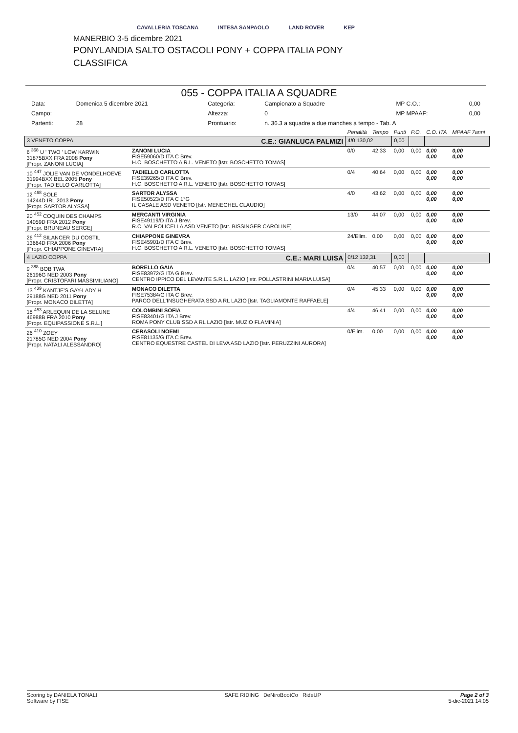CAVALLERIA TOSCANA INTESA SANPAOLO LAND ROVER KEP
MANERBIO 3-5 dicembre 2021
PONYLANDIA SALTO OSTACOLI PONY + COPPA ITALIA PONY
CLASSIFICA
055 - COPPA ITALIA A SQUADRE
| Data: | Domenica 5 dicembre 2021 | Categoria: | Campionato a Squadre | MP C.O.: | 0,00 |
| Campo: | | Altezza: | 0 | MP MPAAF: | 0,00 |
| Partenti: | 28 | Prontuario: | n. 36.3 a squadre a due manches a tempo - Tab. A | | |
| | | Penalità | Tempo | Punti | P.O. | C.O. ITA | MPAAF 7anni |
| 3 VENETO COPPA C.E.: GIANLUCA PALMIZI | | 4/0 130,02 | | 0,00 | | | |
| 6 <sup>368</sup> U ' TWO ' LOW KARWIN 31875BXX FRA 2008 Pony [Propr. ZANONI LUCIA] | ZANONI LUCIA FISE59060/D ITA C Brev. H.C. BOSCHETTO A R.L. VENETO [Istr. BOSCHETTO TOMAS] | 0/0 | 42,33 | 0,00 | 0,00 | 0,00 0,00 | 0,00 0,00 |
| 10 <sup>447</sup> JOLIE VAN DE VONDELHOEVE 31994BXX BEL 2005 Pony [Propr. TADIELLO CARLOTTA] | TADIELLO CARLOTTA FISE39265/D ITA C Brev. H.C. BOSCHETTO A R.L. VENETO [Istr. BOSCHETTO TOMAS] | 0/4 | 40,64 | 0,00 | 0,00 | 0,00 0,00 | 0,00 0,00 |
| 12 <sup>468</sup> SOLE 14244D IRL 2013 Pony [Propr. SARTOR ALYSSA] | SARTOR ALYSSA FISE50523/D ITA C 1°G IL CASALE ASD VENETO [Istr. MENEGHEL CLAUDIO] | 4/0 | 43,62 | 0,00 | 0,00 | 0,00 0,00 | 0,00 0,00 |
| 20 <sup>452</sup> COQUIN DES CHAMPS 14059D FRA 2012 Pony [Propr. BRUNEAU SERGE] | MERCANTI VIRGINIA FISE49119/D ITA J Brev. R.C. VALPOLICELLA ASD VENETO [Istr. BISSINGER CAROLINE] | 13/0 | 44,07 | 0,00 | 0,00 | 0,00 0,00 | 0,00 0,00 |
| 26 <sup>412</sup> SILANCER DU COSTIL 13664D FRA 2006 Pony [Propr. CHIAPPONE GINEVRA] | CHIAPPONE GINEVRA FISE45901/D ITA C Brev. H.C. BOSCHETTO A R.L. VENETO [Istr. BOSCHETTO TOMAS] | 24/Elim. | 0,00 | 0,00 | 0,00 | 0,00 0,00 | 0,00 0,00 |
| 4 LAZIO COPPA C.E.: MARI LUISA | | 0/12 132,31 | | 0,00 | | | |
| 9 <sup>388</sup> BOB TWA 26196G NED 2003 Pony [Propr. CRISTOFARI MASSIMILIANO] | BORELLO GAIA FISE83972/G ITA G Brev. CENTRO IPPICO DEL LEVANTE S.R.L. LAZIO [Istr. POLLASTRINI MARIA LUISA] | 0/4 | 40,57 | 0,00 | 0,00 | 0,00 0,00 | 0,00 0,00 |
| 13 <sup>439</sup> KANTJE'S GAY-LADY H 29188G NED 2011 Pony [Propr. MONACO DILETTA] | MONACO DILETTA FISE75384/G ITA C Brev. PARCO DELL'INSUGHERATA SSD A RL LAZIO [Istr. TAGLIAMONTE RAFFAELE] | 0/4 | 45,33 | 0,00 | 0,00 | 0,00 0,00 | 0,00 0,00 |
| 18 <sup>453</sup> ARLEQUIN DE LA SELUNE 46988B FRA 2010 Pony [Propr. EQUIPASSIONE S.R.L.] | COLOMBINI SOFIA FISE83401/G ITA J Brev. ROMA PONY CLUB SSD A RL LAZIO [Istr. MUZIO FLAMINIA] | 4/4 | 46,41 | 0,00 | 0,00 | 0,00 0,00 | 0,00 0,00 |
| 26 <sup>410</sup> ZOEY 21785G NED 2004 Pony [Propr. NATALI ALESSANDRO] | CERASOLI NOEMI FISE81135/G ITA C Brev. CENTRO EQUESTRE CASTEL DI LEVA ASD LAZIO [Istr. PERUZZINI AURORA] | 0/Elim. | 0,00 | 0,00 | 0,00 | 0,00 0,00 | 0,00 0,00 |
Scoring by DANIELA TONALI
Software by FISE
SAFE RIDING DeNiroBootCo RideUP
Page 2 of 3
5-dic-2021 14:05